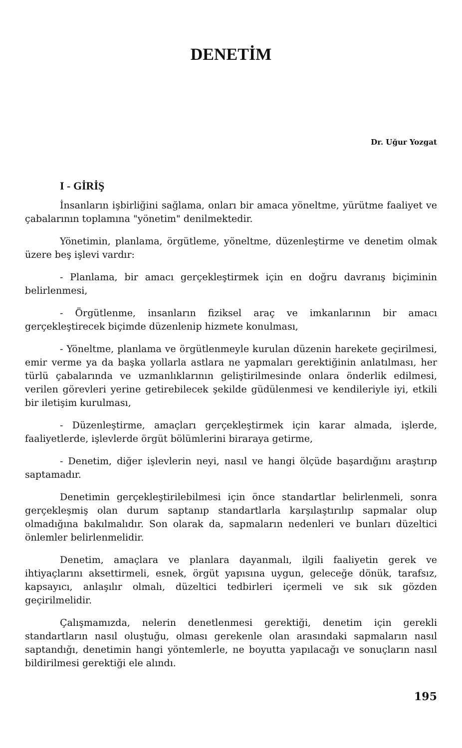DENETİM
Dr. Uğur Yozgat
I - GİRİŞ
İnsanların işbirliğini sağlama, onları bir amaca yöneltme, yürütme faaliyet ve çabalarının toplamına "yönetim" denilmektedir.
Yönetimin, planlama, örgütleme, yöneltme, düzenleştirme ve denetim olmak üzere beş işlevi vardır:
- Planlama, bir amacı gerçekleştirmek için en doğru davranış biçiminin belirlenmesi,
- Örgütlenme, insanların fiziksel araç ve imkanlarının bir amacı gerçekleştirecek biçimde düzenlenip hizmete konulması,
- Yöneltme, planlama ve örgütlenmeyle kurulan düzenin harekete geçirilmesi, emir verme ya da başka yollarla astlara ne yapmaları gerektiğinin anlatılması, her türlü çabalarında ve uzmanlıklarının geliştirilmesinde onlara önderlik edilmesi, verilen görevleri yerine getirebilecek şekilde güdülenmesi ve kendileriyle iyi, etkili bir iletişim kurulması,
- Düzenleştirme, amaçları gerçekleştirmek için karar almada, işlerde, faaliyetlerde, işlevlerde örgüt bölümlerini biraraya getirme,
- Denetim, diğer işlevlerin neyi, nasıl ve hangi ölçüde başardığını araştırıp saptamadır.
Denetimin gerçekleştirilebilmesi için önce standartlar belirlenmeli, sonra gerçekleşmiş olan durum saptanıp standartlarla karşılaştırılıp sapmalar olup olmadığına bakılmalıdır. Son olarak da, sapmaların nedenleri ve bunları düzeltici önlemler belirlenmelidir.
Denetim, amaçlara ve planlara dayanmalı, ilgili faaliyetin gerek ve ihtiyaçlarını aksettirmeli, esnek, örgüt yapısına uygun, geleceğe dönük, tarafsız, kapsayıcı, anlaşılır olmalı, düzeltici tedbirleri içermeli ve sık sık gözden geçirilmelidir.
Çalışmamızda, nelerin denetlenmesi gerektiği, denetim için gerekli standartların nasıl oluştuğu, olması gerekenle olan arasındaki sapmaların nasıl saptandığı, denetimin hangi yöntemlerle, ne boyutta yapılacağı ve sonuçların nasıl bildirilmesi gerektiği ele alındı.
195